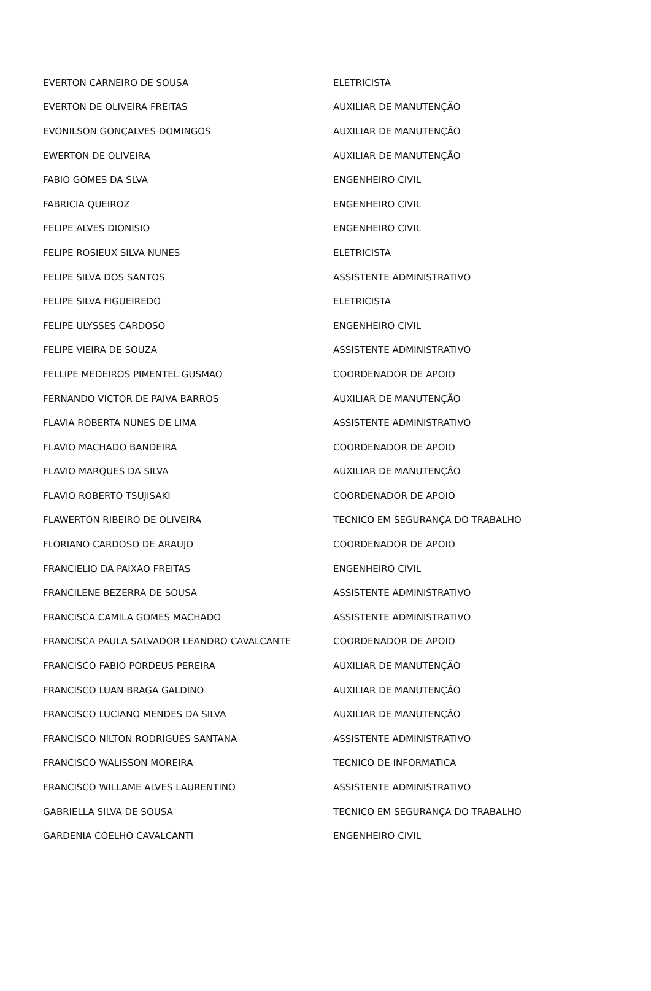| EVERTON CARNEIRO DE SOUSA | ELETRICISTA |
| EVERTON DE OLIVEIRA FREITAS | AUXILIAR DE MANUTENÇÃO |
| EVONILSON GONÇALVES DOMINGOS | AUXILIAR DE MANUTENÇÃO |
| EWERTON DE OLIVEIRA | AUXILIAR DE MANUTENÇÃO |
| FABIO GOMES DA SLVA | ENGENHEIRO CIVIL |
| FABRICIA QUEIROZ | ENGENHEIRO CIVIL |
| FELIPE ALVES DIONISIO | ENGENHEIRO CIVIL |
| FELIPE ROSIEUX SILVA NUNES | ELETRICISTA |
| FELIPE SILVA DOS SANTOS | ASSISTENTE ADMINISTRATIVO |
| FELIPE SILVA FIGUEIREDO | ELETRICISTA |
| FELIPE ULYSSES CARDOSO | ENGENHEIRO CIVIL |
| FELIPE VIEIRA DE SOUZA | ASSISTENTE ADMINISTRATIVO |
| FELLIPE MEDEIROS PIMENTEL GUSMAO | COORDENADOR DE APOIO |
| FERNANDO VICTOR DE PAIVA BARROS | AUXILIAR DE MANUTENÇÃO |
| FLAVIA ROBERTA NUNES DE LIMA | ASSISTENTE ADMINISTRATIVO |
| FLAVIO MACHADO BANDEIRA | COORDENADOR DE APOIO |
| FLAVIO MARQUES DA SILVA | AUXILIAR DE MANUTENÇÃO |
| FLAVIO ROBERTO TSUJISAKI | COORDENADOR DE APOIO |
| FLAWERTON RIBEIRO DE OLIVEIRA | TECNICO EM SEGURANÇA DO TRABALHO |
| FLORIANO CARDOSO DE ARAUJO | COORDENADOR DE APOIO |
| FRANCIELIO DA PAIXAO FREITAS | ENGENHEIRO CIVIL |
| FRANCILENE BEZERRA DE SOUSA | ASSISTENTE ADMINISTRATIVO |
| FRANCISCA CAMILA GOMES MACHADO | ASSISTENTE ADMINISTRATIVO |
| FRANCISCA PAULA SALVADOR LEANDRO CAVALCANTE | COORDENADOR DE APOIO |
| FRANCISCO FABIO PORDEUS PEREIRA | AUXILIAR DE MANUTENÇÃO |
| FRANCISCO LUAN BRAGA GALDINO | AUXILIAR DE MANUTENÇÃO |
| FRANCISCO LUCIANO MENDES DA SILVA | AUXILIAR DE MANUTENÇÃO |
| FRANCISCO NILTON RODRIGUES SANTANA | ASSISTENTE ADMINISTRATIVO |
| FRANCISCO WALISSON MOREIRA | TECNICO DE INFORMATICA |
| FRANCISCO WILLAME ALVES LAURENTINO | ASSISTENTE ADMINISTRATIVO |
| GABRIELLA SILVA DE SOUSA | TECNICO EM SEGURANÇA DO TRABALHO |
| GARDENIA COELHO CAVALCANTI | ENGENHEIRO CIVIL |